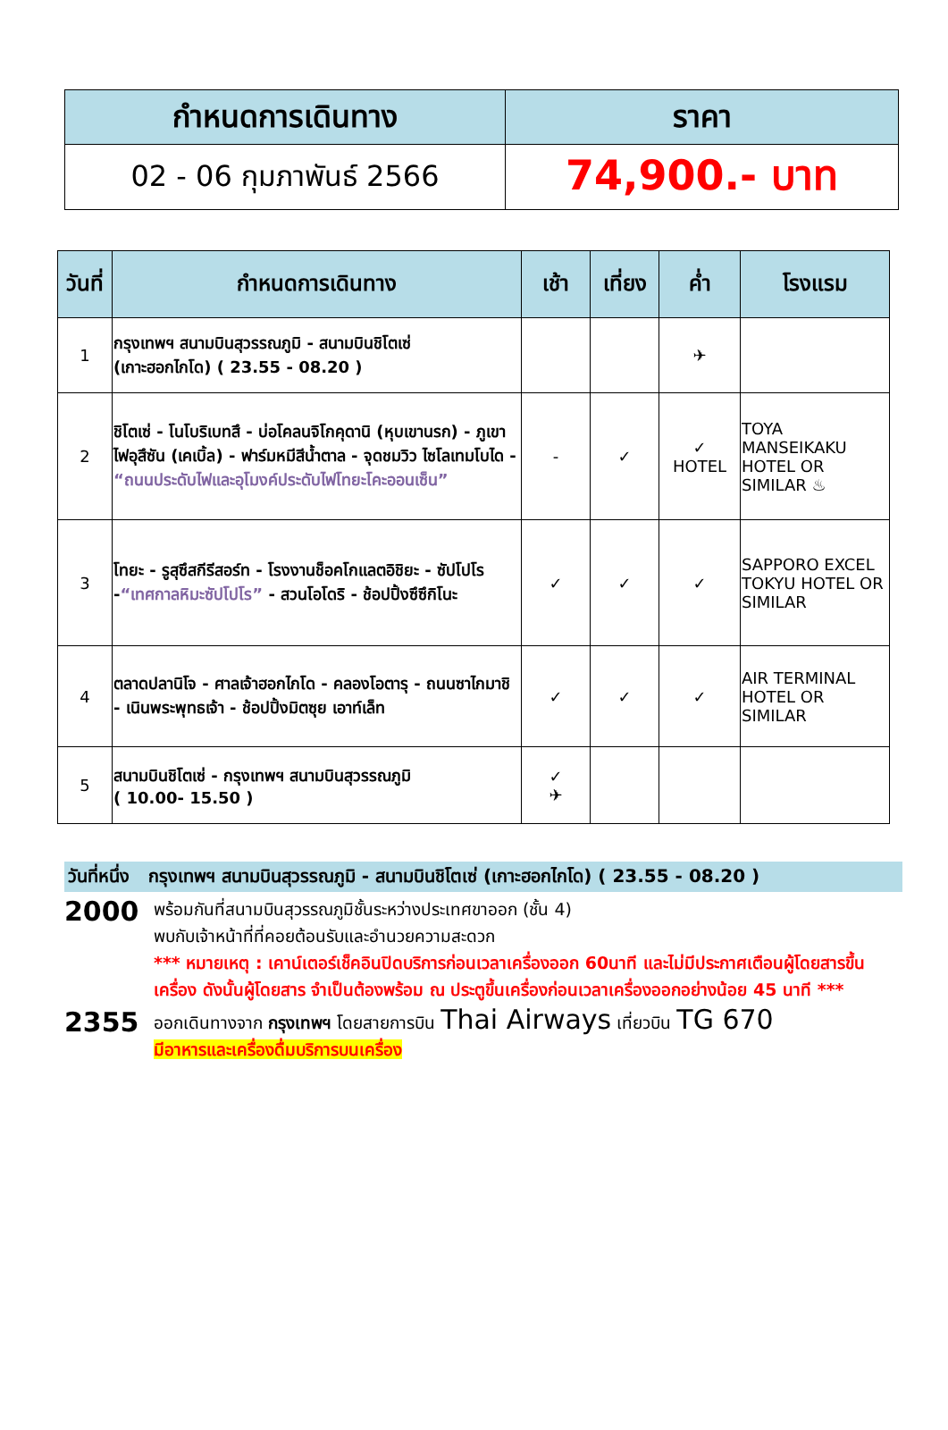| กำหนดการเดินทาง | ราคา |
| --- | --- |
| 02 - 06 กุมภาพันธ์ 2566 | 74,900.- บาท |
| วันที่ | กำหนดการเดินทาง | เช้า | เที่ยง | ค่ำ | โรงแรม |
| --- | --- | --- | --- | --- | --- |
| 1 | กรุงเทพฯ สนามบินสุวรรณภูมิ - สนามบินชิโตเซ่ (เกาะฮอกไกโด) ( 23.55 - 08.20 ) | | | ✈ | |
| 2 | ชิโตเซ่ - โนโบริเบทสึ - บ่อโคลนจิโกคุดานิ (หุบเขานรก) - ภูเขาไฟอุสึซัน (เคเบิ้ล) - ฟาร์มหมีสีน้ำตาล - จุดชมวิว ไซโลเทมโบได - “ถนนประดับไฟและอุโมงค์ประดับไฟโทยะโคะออนเซ็น” | - | ✓ | ✓ HOTEL | TOYA MANSEIKAKU HOTEL OR SIMILAR ♨ |
| 3 | โทยะ - รูสุซึสกีรีสอร์ท - โรงงานช็อคโกแลตอิชิยะ - ซัปโปโร - “เทศกาลหิมะซัปโปโร” - สวนโอโดริ - ช้อปปิ้งซึซึกิโนะ | ✓ | ✓ | ✓ | SAPPORO EXCEL TOKYU HOTEL OR SIMILAR |
| 4 | ตลาดปลานิโจ - ศาลเจ้าฮอกไกโด - คลองโอตารุ - ถนนซาไกมาชิ - เนินพระพุทธเจ้า - ช้อปปิ้งมิตซุย เอาท์เล็ท | ✓ | ✓ | ✓ | AIR TERMINAL HOTEL OR SIMILAR |
| 5 | สนามบินชิโตเซ่ - กรุงเทพฯ สนามบินสุวรรณภูมิ ( 10.00- 15.50 ) | ✓ ✈ | | | |
วันที่หนึ่ง กรุงเทพฯ สนามบินสุวรรณภูมิ - สนามบินชิโตเซ่ (เกาะฮอกไกโด) ( 23.55 - 08.20 )
2000
พร้อมกันที่สนามบินสุวรรณภูมิชั้นระหว่างประเทศขาออก (ชั้น 4)
พบกับเจ้าหน้าที่ที่คอยต้อนรับและอำนวยความสะดวก
*** หมายเหตุ : เคาน์เตอร์เช็คอินปิดบริการก่อนเวลาเครื่องออก 60นาที และไม่มีประกาศเตือนผู้โดยสารขึ้นเครื่อง ดังนั้นผู้โดยสาร จำเป็นต้องพร้อม ณ ประตูขึ้นเครื่องก่อนเวลาเครื่องออกอย่างน้อย 45 นาที ***
2355
ออกเดินทางจาก กรุงเทพฯ โดยสายการบิน Thai Airways เที่ยวบิน TG 670
มีอาหารและเครื่องดื่มบริการบนเครื่อง